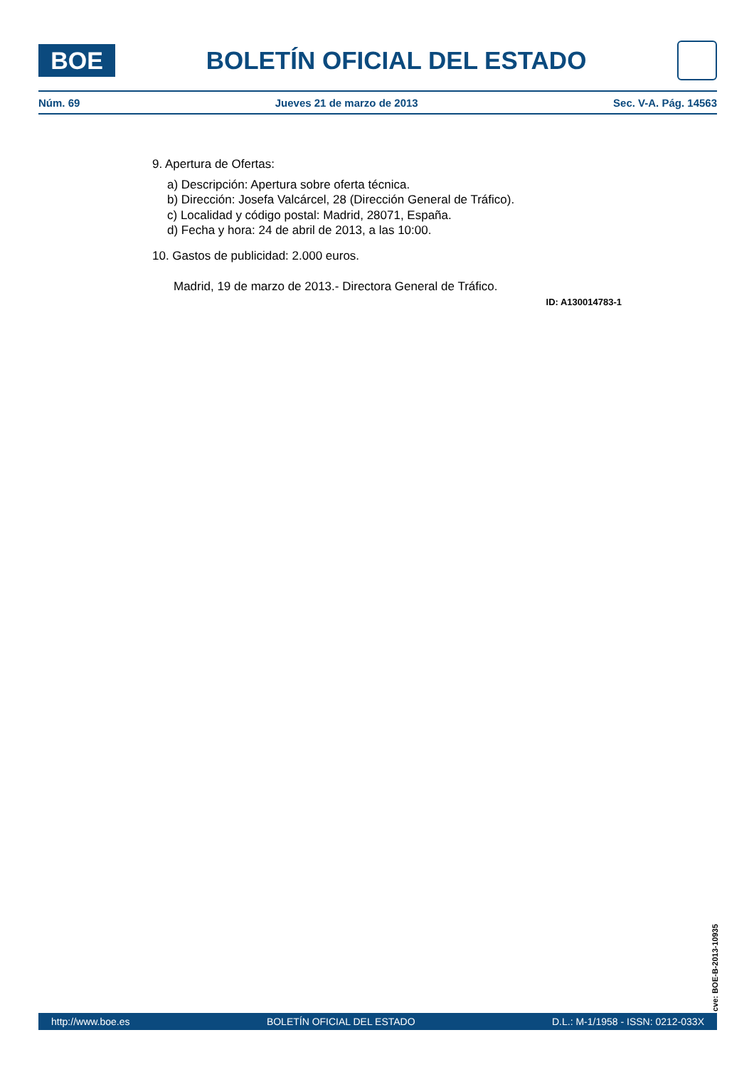BOE
BOLETÍN OFICIAL DEL ESTADO
Núm. 69 Jueves 21 de marzo de 2013 Sec. V-A. Pág. 14563
9. Apertura de Ofertas:
a) Descripción: Apertura sobre oferta técnica.
b) Dirección: Josefa Valcárcel, 28 (Dirección General de Tráfico).
c) Localidad y código postal: Madrid, 28071, España.
d) Fecha y hora: 24 de abril de 2013, a las 10:00.
10. Gastos de publicidad: 2.000 euros.
Madrid, 19 de marzo de 2013.- Directora General de Tráfico.
ID: A130014783-1
cve: BOE-B-2013-10935
http://www.boe.es BOLETÍN OFICIAL DEL ESTADO D.L.: M-1/1958 - ISSN: 0212-033X